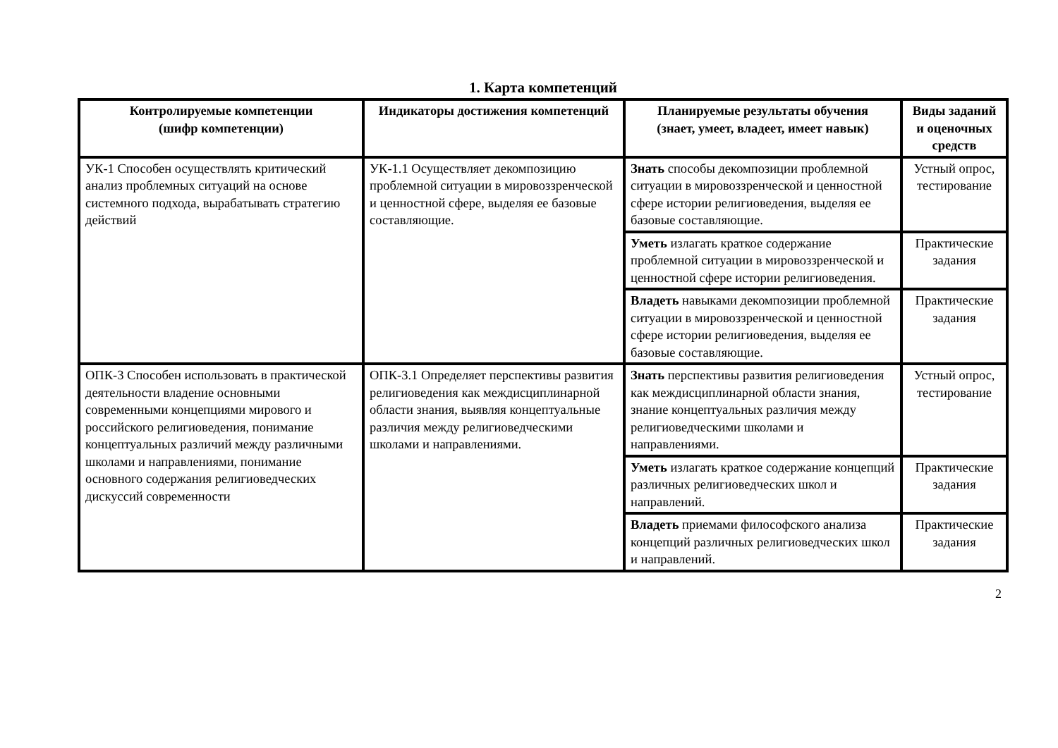1. Карта компетенций
| Контролируемые компетенции (шифр компетенции) | Индикаторы достижения компетенций | Планируемые результаты обучения (знает, умеет, владеет, имеет навык) | Виды заданий и оценочных средств |
| --- | --- | --- | --- |
| УК-1 Способен осуществлять критический анализ проблемных ситуаций на основе системного подхода, вырабатывать стратегию действий | УК-1.1 Осуществляет декомпозицию проблемной ситуации в мировоззренческой и ценностной сфере, выделяя ее базовые составляющие. | Знать способы декомпозиции проблемной ситуации в мировоззренческой и ценностной сфере истории религиоведения, выделяя ее базовые составляющие. | Устный опрос, тестирование |
| | | Уметь излагать краткое содержание проблемной ситуации в мировоззренческой и ценностной сфере истории религиоведения. | Практические задания |
| | | Владеть навыками декомпозиции проблемной ситуации в мировоззренческой и ценностной сфере истории религиоведения, выделяя ее базовые составляющие. | Практические задания |
| ОПК-3 Способен использовать в практической деятельности владение основными современными концепциями мирового и российского религиоведения, понимание концептуальных различий между различными школами и направлениями, понимание основного содержания религиоведческих дискуссий современности | ОПК-3.1 Определяет перспективы развития религиоведения как междисциплинарной области знания, выявляя концептуальные различия между религиоведческими школами и направлениями. | Знать перспективы развития религиоведения как междисциплинарной области знания, знание концептуальных различия между религиоведческими школами и направлениями. | Устный опрос, тестирование |
| | | Уметь излагать краткое содержание концепций различных религиоведческих школ и направлений. | Практические задания |
| | | Владеть приемами философского анализа концепций различных религиоведческих школ и направлений. | Практические задания |
2